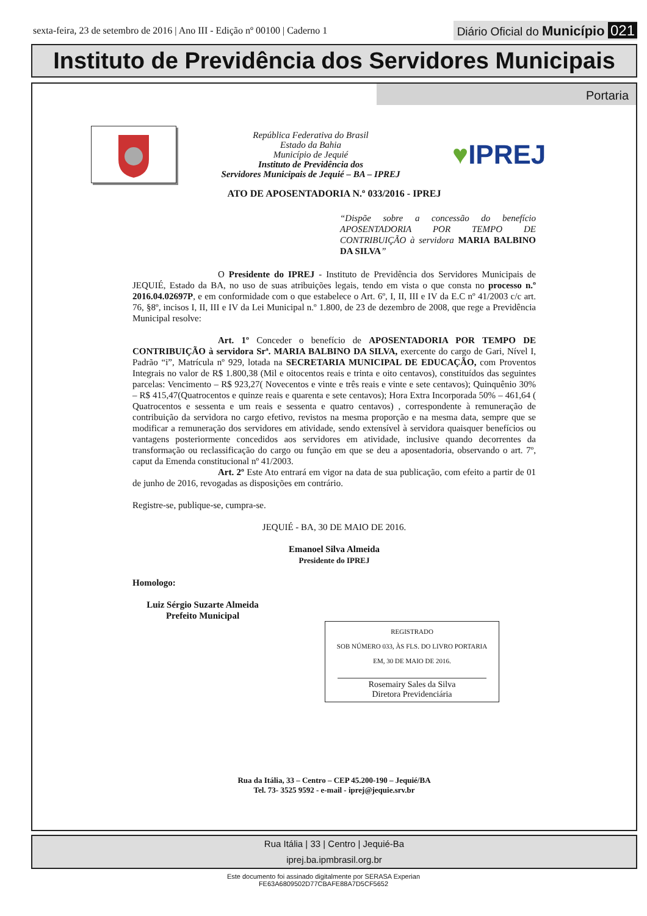sexta-feira, 23 de setembro de 2016 | Ano III - Edição nº 00100 | Caderno 1
Diário Oficial do Município 021
Instituto de Previdência dos Servidores Municipais
Portaria
República Federativa do Brasil
Estado da Bahia
Município de Jequié
Instituto de Previdência dos
Servidores Municipais de Jequié – BA – IPREJ
♥IPREJ
ATO DE APOSENTADORIA N.º 033/2016 - IPREJ
“Dispõe sobre a concessão do benefício APOSENTADORIA POR TEMPO DE CONTRIBUIÇÃO à servidora MARIA BALBINO DA SILVA”
O Presidente do IPREJ - Instituto de Previdência dos Servidores Municipais de JEQUIÉ, Estado da BA, no uso de suas atribuições legais, tendo em vista o que consta no processo n.º 2016.04.02697P, e em conformidade com o que estabelece o Art. 6º, I, II, III e IV da E.C nº 41/2003 c/c art. 76, §8º, incisos I, II, III e IV da Lei Municipal n.º 1.800, de 23 de dezembro de 2008, que rege a Previdência Municipal resolve:
Art. 1º Conceder o benefício de APOSENTADORIA POR TEMPO DE CONTRIBUIÇÃO à servidora Srª. MARIA BALBINO DA SILVA, exercente do cargo de Gari, Nível I, Padrão “i”, Matrícula nº 929, lotada na SECRETARIA MUNICIPAL DE EDUCAÇÃO, com Proventos Integrais no valor de R$ 1.800,38 (Mil e oitocentos reais e trinta e oito centavos), constituídos das seguintes parcelas: Vencimento – R$ 923,27( Novecentos e vinte e três reais e vinte e sete centavos); Quinquênio 30% – R$ 415,47(Quatrocentos e quinze reais e quarenta e sete centavos); Hora Extra Incorporada 50% – 461,64 ( Quatrocentos e sessenta e um reais e sessenta e quatro centavos) , correspondente à remuneração de contribuição da servidora no cargo efetivo, revistos na mesma proporção e na mesma data, sempre que se modificar a remuneração dos servidores em atividade, sendo extensível à servidora quaisquer benefícios ou vantagens posteriormente concedidos aos servidores em atividade, inclusive quando decorrentes da transformação ou reclassificação do cargo ou função em que se deu a aposentadoria, observando o art. 7º, caput da Emenda constitucional nº 41/2003.
Art. 2º Este Ato entrará em vigor na data de sua publicação, com efeito a partir de 01 de junho de 2016, revogadas as disposições em contrário.
Registre-se, publique-se, cumpra-se.
JEQUIÉ - BA, 30 DE MAIO DE 2016.
Emanoel Silva Almeida
Presidente do IPREJ
Homologo:
Luiz Sérgio Suzarte Almeida
Prefeito Municipal
REGISTRADO
SOB NÚMERO 033, ÀS FLS. DO LIVRO PORTARIA
EM, 30 DE MAIO DE 2016.
Rosemairy Sales da Silva
Diretora Previdenciária
Rua da Itália, 33 – Centro – CEP 45.200-190 – Jequié/BA
Tel. 73- 3525 9592 - e-mail - iprej@jequie.srv.br
Rua Itália | 33 | Centro | Jequié-Ba
iprej.ba.ipmbrasil.org.br
Este documento foi assinado digitalmente por SERASA Experian
FE63A6809502D77CBAFE88A7D5CF5652